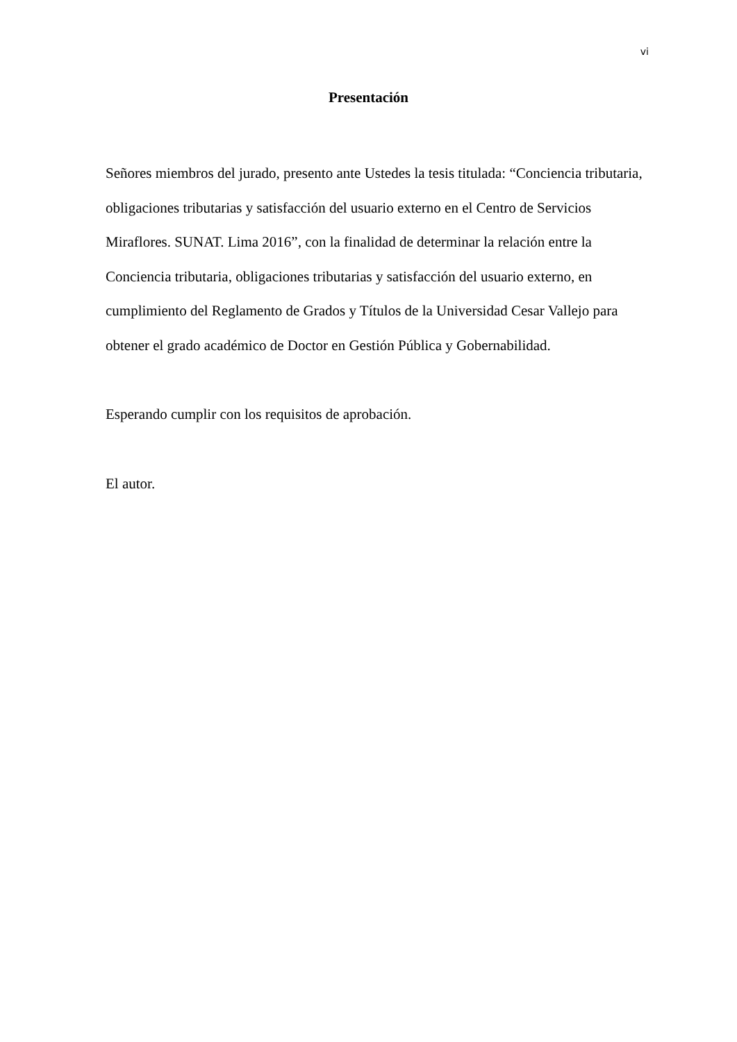vi
Presentación
Señores miembros del jurado, presento ante Ustedes la tesis titulada: “Conciencia tributaria, obligaciones tributarias y satisfacción del usuario externo en el Centro de Servicios Miraflores. SUNAT. Lima 2016”, con la finalidad de determinar la relación entre la Conciencia tributaria, obligaciones tributarias y satisfacción del usuario externo, en cumplimiento del Reglamento de Grados y Títulos de la Universidad Cesar Vallejo para obtener el grado académico de Doctor en Gestión Pública y Gobernabilidad.
Esperando cumplir con los requisitos de aprobación.
El autor.